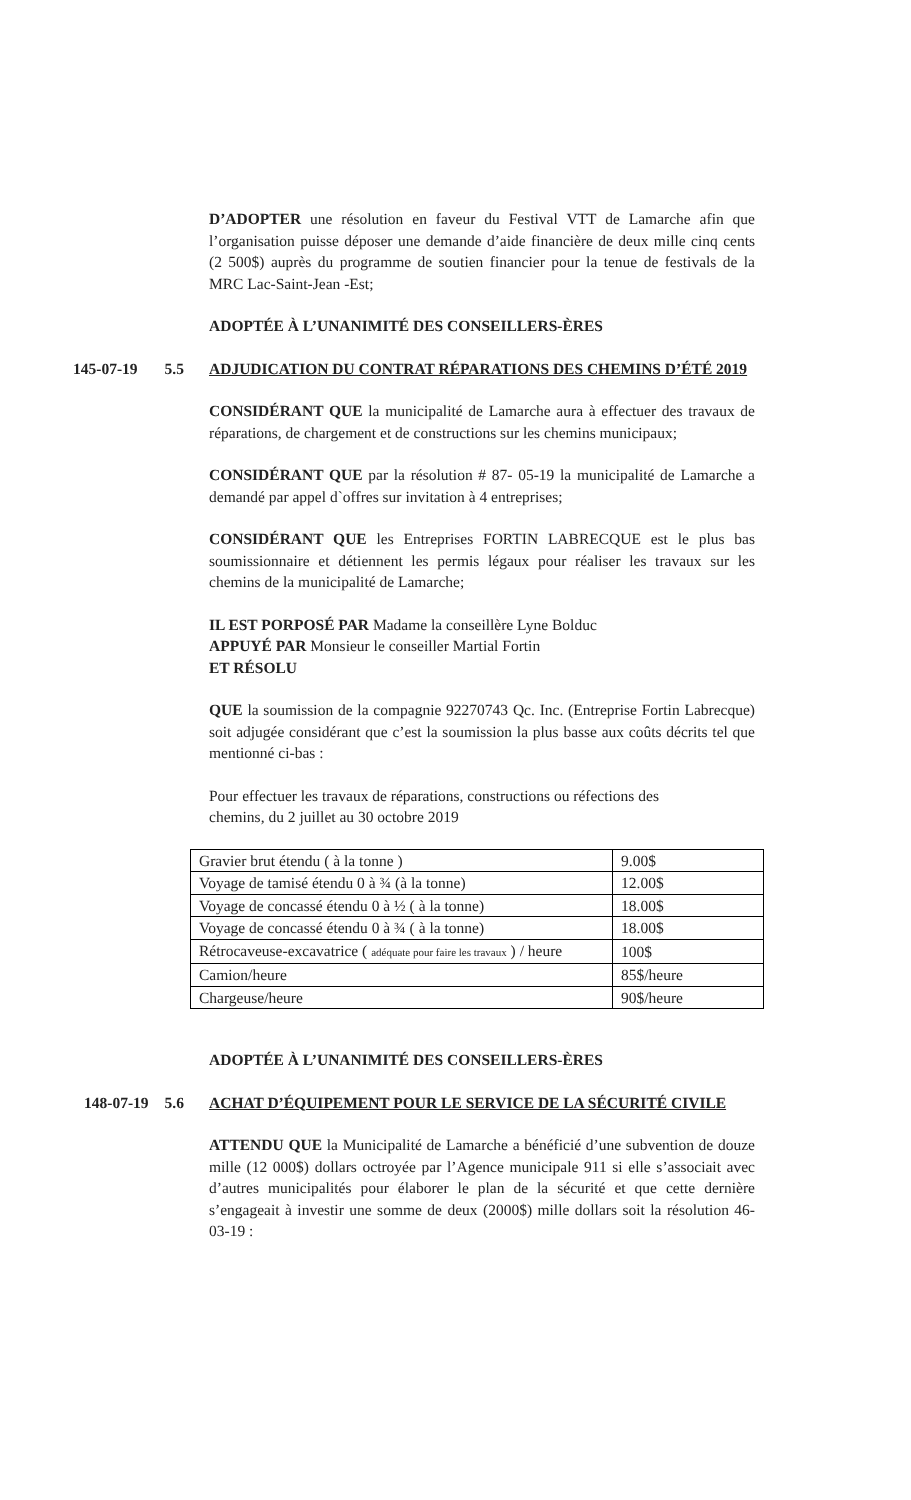D’ADOPTER une résolution en faveur du Festival VTT de Lamarche afin que l’organisation puisse déposer une demande d’aide financière de deux mille cinq cents (2 500$) auprès du programme de soutien financier pour la tenue de festivals de la MRC Lac-Saint-Jean -Est;
ADOPTÉE À L’UNANIMITÉ DES CONSEILLERS-ÈRES
145-07-19 5.5 ADJUDICATION DU CONTRAT RÉPARATIONS DES CHEMINS D’ÉTÉ 2019
CONSIDÉRANT QUE la municipalité de Lamarche aura à effectuer des travaux de réparations, de chargement et de constructions sur les chemins municipaux;
CONSIDÉRANT QUE par la résolution # 87- 05-19 la municipalité de Lamarche a demandé par appel d`offres sur invitation à 4 entreprises;
CONSIDÉRANT QUE les Entreprises FORTIN LABRECQUE est le plus bas soumissionnaire et détiennent les permis légaux pour réaliser les travaux sur les chemins de la municipalité de Lamarche;
IL EST PORPOSÉ PAR Madame la conseillère Lyne Bolduc
APPUYÉ PAR Monsieur le conseiller Martial Fortin
ET RÉSOLU
QUE la soumission de la compagnie 92270743 Qc. Inc. (Entreprise Fortin Labrecque) soit adjugée considérant que c’est la soumission la plus basse aux coûts décrits tel que mentionné ci-bas :
Pour effectuer les travaux de réparations, constructions ou réfections des
chemins, du 2 juillet au 30 octobre 2019
| Gravier brut étendu ( à la tonne ) | 9.00$ |
| Voyage de tamisé étendu 0 à ¾ (à la tonne) | 12.00$ |
| Voyage de concassé étendu 0 à ½ ( à la tonne) | 18.00$ |
| Voyage de concassé étendu 0 à ¾ ( à la tonne) | 18.00$ |
| Rétrocaveuse-excavatrice ( adéquate pour faire les travaux ) / heure | 100$ |
| Camion/heure | 85$/heure |
| Chargeuse/heure | 90$/heure |
ADOPTÉE À L’UNANIMITÉ DES CONSEILLERS-ÈRES
148-07-19 5.6 ACHAT D’ÉQUIPEMENT POUR LE SERVICE DE LA SÉCURITÉ CIVILE
ATTENDU QUE la Municipalité de Lamarche a bénéficié d’une subvention de douze mille (12 000$) dollars octroyée par l’Agence municipale 911 si elle s’associait avec d’autres municipalités pour élaborer le plan de la sécurité et que cette dernière s’engageait à investir une somme de deux (2000$) mille dollars soit la résolution 46-03-19 :